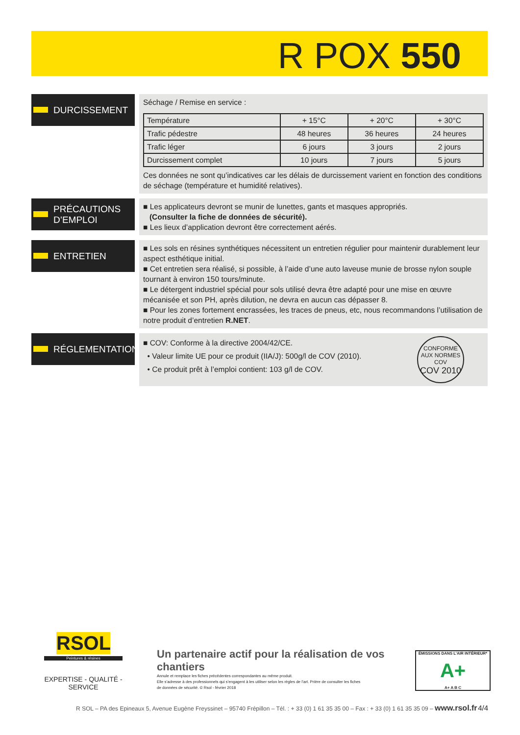R POX 550
DURCISSEMENT
Séchage / Remise en service :
| Température | + 15°C | + 20°C | + 30°C |
| Trafic pédestre | 48 heures | 36 heures | 24 heures |
| Trafic léger | 6 jours | 3 jours | 2 jours |
| Durcissement complet | 10 jours | 7 jours | 5 jours |
Ces données ne sont qu’indicatives car les délais de durcissement varient en fonction des conditions de séchage (température et humidité relatives).
PRÉCAUTIONS
D’EMPLOI
■ Les applicateurs devront se munir de lunettes, gants et masques appropriés.
(Consulter la fiche de données de sécurité).
■ Les lieux d’application devront être correctement aérés.
ENTRETIEN
■ Les sols en résines synthétiques nécessitent un entretien régulier pour maintenir durablement leur aspect esthétique initial.
■ Cet entretien sera réalisé, si possible, à l’aide d’une auto laveuse munie de brosse nylon souple tournant à environ 150 tours/minute.
■ Le détergent industriel spécial pour sols utilisé devra être adapté pour une mise en œuvre mécanisée et son PH, après dilution, ne devra en aucun cas dépasser 8.
■ Pour les zones fortement encrassées, les traces de pneus, etc, nous recommandons l’utilisation de notre produit d’entretien R.NET.
RÉGLEMENTATION
■ COV: Conforme à la directive 2004/42/CE.
• Valeur limite UE pour ce produit (IIA/J): 500g/l de COV (2010).
• Ce produit prêt à l’emploi contient: 103 g/l de COV.
CONFORME AUX NORMES COV
COV 2010
RSOL
Peintures & résines
EXPERTISE - QUALITÉ - SERVICE
Un partenaire actif pour la réalisation de vos chantiers
Annule et remplace les fiches précédentes correspondantes au même produit.
Elle s’adresse à des professionnels qui s’engagent à les utiliser selon les règles de l’art. Prière de consulter les fiches
de données de sécurité. © Rsol - février 2018
ÉMISSIONS DANS L’AIR INTÉRIEUR*
A+
A+ A B C
R SOL – PA des Epineaux 5, Avenue Eugène Freyssinet – 95740 Frépillon – Tél. : + 33 (0) 1 61 35 35 00 – Fax : + 33 (0) 1 61 35 35 09 – www.rsol.fr 4/4